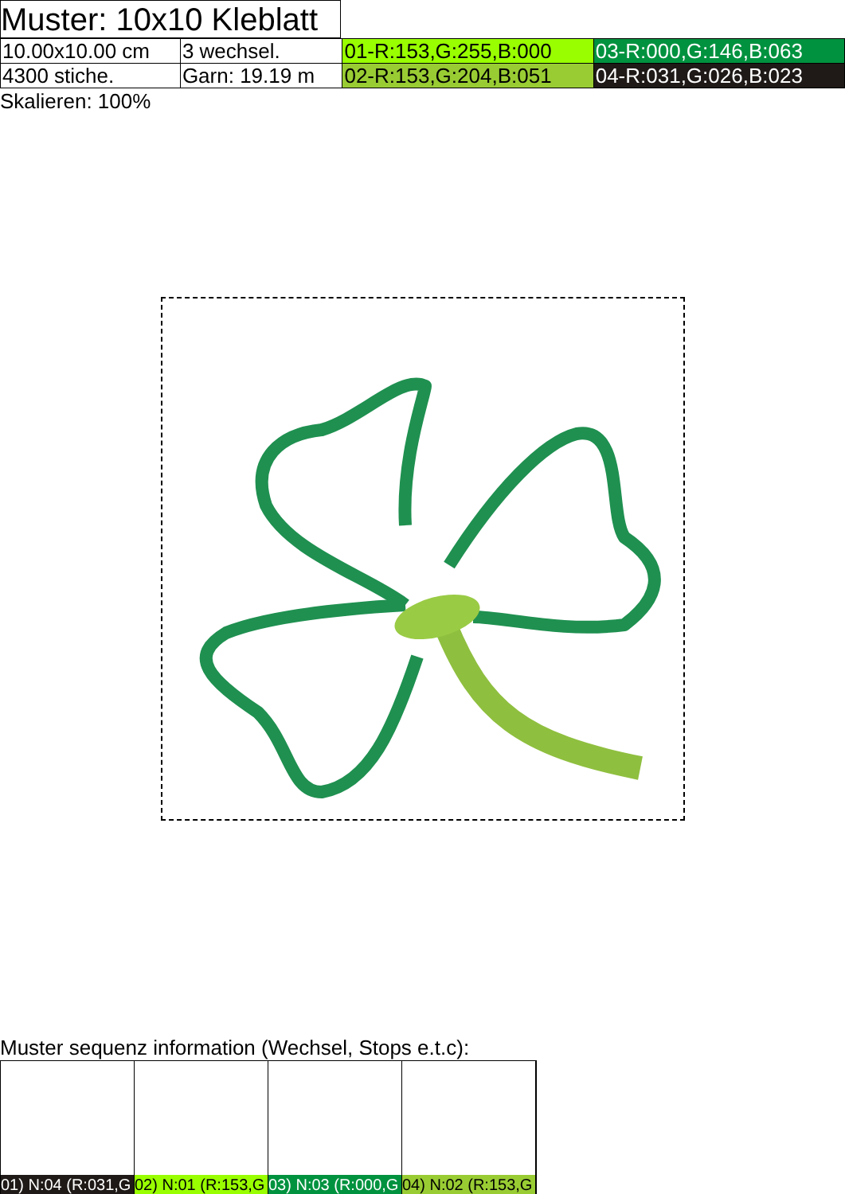Muster: 10x10 Kleblatt
| 10.00x10.00 cm | 3 wechsel. | 01-R:153,G:255,B:000 | 03-R:000,G:146,B:063 |
| 4300 stiche. | Garn: 19.19 m | 02-R:153,G:204,B:051 | 04-R:031,G:026,B:023 |
Skalieren: 100%
Muster sequenz information (Wechsel, Stops e.t.c):
01) N:04 (R:031,G 02) N:01 (R:153,G 03) N:03 (R:000,G 04) N:02 (R:153,G